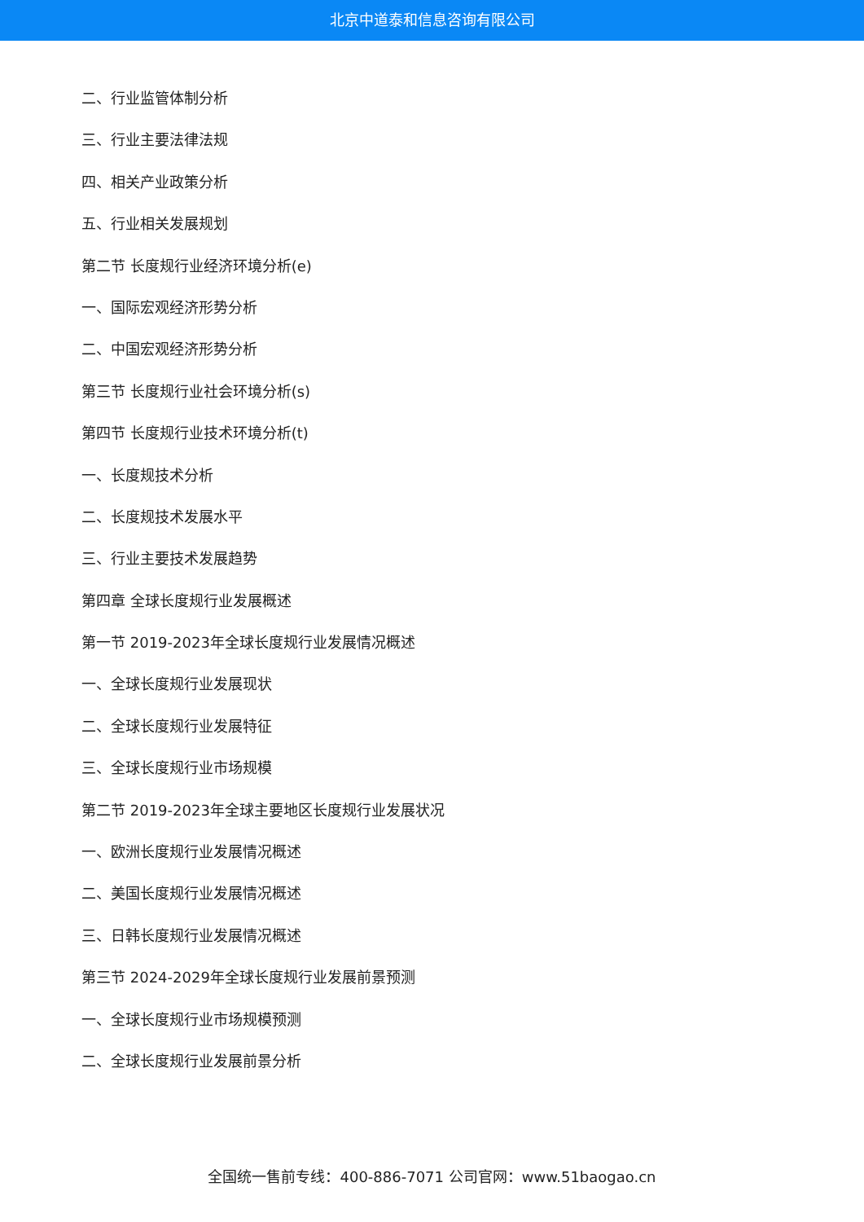北京中道泰和信息咨询有限公司
二、行业监管体制分析
三、行业主要法律法规
四、相关产业政策分析
五、行业相关发展规划
第二节 长度规行业经济环境分析(e)
一、国际宏观经济形势分析
二、中国宏观经济形势分析
第三节 长度规行业社会环境分析(s)
第四节 长度规行业技术环境分析(t)
一、长度规技术分析
二、长度规技术发展水平
三、行业主要技术发展趋势
第四章 全球长度规行业发展概述
第一节 2019-2023年全球长度规行业发展情况概述
一、全球长度规行业发展现状
二、全球长度规行业发展特征
三、全球长度规行业市场规模
第二节 2019-2023年全球主要地区长度规行业发展状况
一、欧洲长度规行业发展情况概述
二、美国长度规行业发展情况概述
三、日韩长度规行业发展情况概述
第三节 2024-2029年全球长度规行业发展前景预测
一、全球长度规行业市场规模预测
二、全球长度规行业发展前景分析
全国统一售前专线：400-886-7071 公司官网：www.51baogao.cn